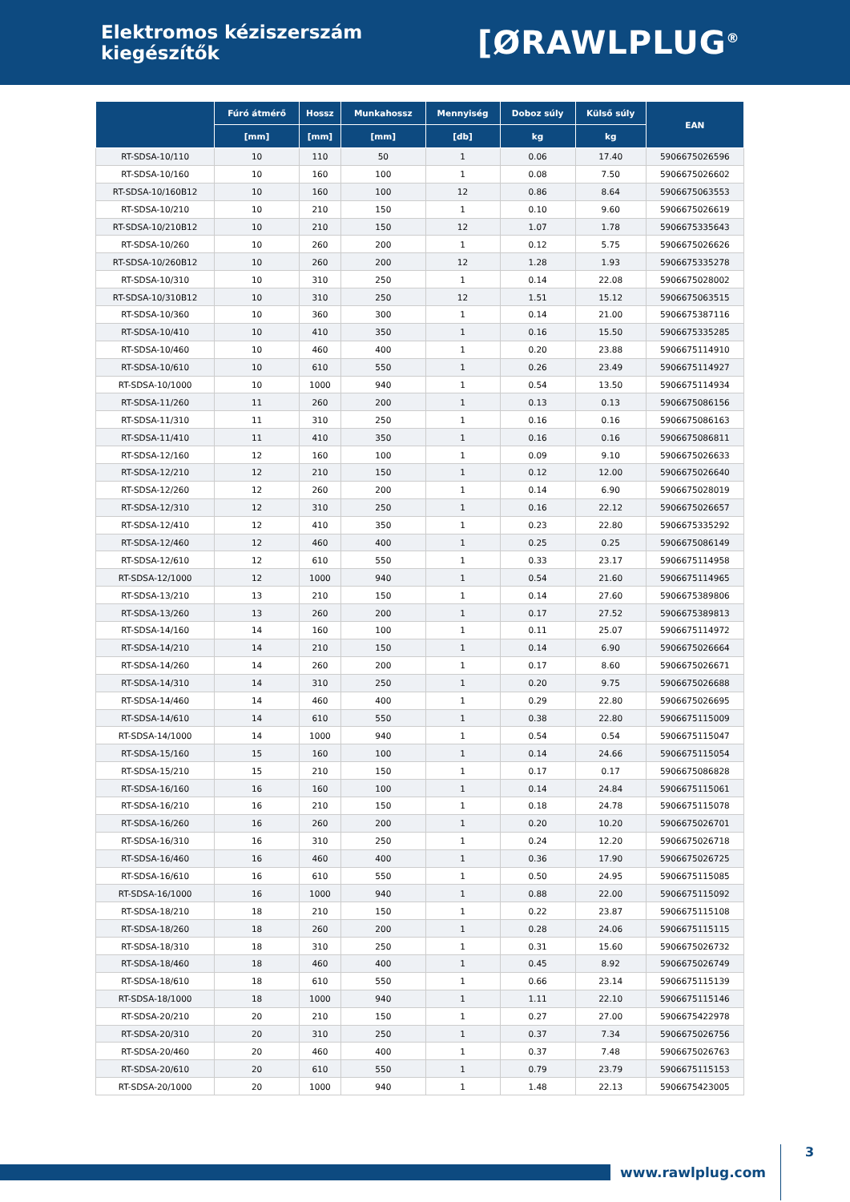Elektromos kéziszerszám kiegészítők
[ØRAWLPLUG<sup>®</sup>
| | Fúró átmérő | Hossz | Munkahossz | Mennyiség | Doboz súly | Külső súly | EAN |
| --- | --- | --- | --- | --- | --- | --- | --- |
| | [mm] | [mm] | [mm] | [db] | kg | kg | |
| RT-SDSA-10/110 | 10 | 110 | 50 | 1 | 0.06 | 17.40 | 5906675026596 |
| RT-SDSA-10/160 | 10 | 160 | 100 | 1 | 0.08 | 7.50 | 5906675026602 |
| RT-SDSA-10/160B12 | 10 | 160 | 100 | 12 | 0.86 | 8.64 | 5906675063553 |
| RT-SDSA-10/210 | 10 | 210 | 150 | 1 | 0.10 | 9.60 | 5906675026619 |
| RT-SDSA-10/210B12 | 10 | 210 | 150 | 12 | 1.07 | 1.78 | 5906675335643 |
| RT-SDSA-10/260 | 10 | 260 | 200 | 1 | 0.12 | 5.75 | 5906675026626 |
| RT-SDSA-10/260B12 | 10 | 260 | 200 | 12 | 1.28 | 1.93 | 5906675335278 |
| RT-SDSA-10/310 | 10 | 310 | 250 | 1 | 0.14 | 22.08 | 5906675028002 |
| RT-SDSA-10/310B12 | 10 | 310 | 250 | 12 | 1.51 | 15.12 | 5906675063515 |
| RT-SDSA-10/360 | 10 | 360 | 300 | 1 | 0.14 | 21.00 | 5906675387116 |
| RT-SDSA-10/410 | 10 | 410 | 350 | 1 | 0.16 | 15.50 | 5906675335285 |
| RT-SDSA-10/460 | 10 | 460 | 400 | 1 | 0.20 | 23.88 | 5906675114910 |
| RT-SDSA-10/610 | 10 | 610 | 550 | 1 | 0.26 | 23.49 | 5906675114927 |
| RT-SDSA-10/1000 | 10 | 1000 | 940 | 1 | 0.54 | 13.50 | 5906675114934 |
| RT-SDSA-11/260 | 11 | 260 | 200 | 1 | 0.13 | 0.13 | 5906675086156 |
| RT-SDSA-11/310 | 11 | 310 | 250 | 1 | 0.16 | 0.16 | 5906675086163 |
| RT-SDSA-11/410 | 11 | 410 | 350 | 1 | 0.16 | 0.16 | 5906675086811 |
| RT-SDSA-12/160 | 12 | 160 | 100 | 1 | 0.09 | 9.10 | 5906675026633 |
| RT-SDSA-12/210 | 12 | 210 | 150 | 1 | 0.12 | 12.00 | 5906675026640 |
| RT-SDSA-12/260 | 12 | 260 | 200 | 1 | 0.14 | 6.90 | 5906675028019 |
| RT-SDSA-12/310 | 12 | 310 | 250 | 1 | 0.16 | 22.12 | 5906675026657 |
| RT-SDSA-12/410 | 12 | 410 | 350 | 1 | 0.23 | 22.80 | 5906675335292 |
| RT-SDSA-12/460 | 12 | 460 | 400 | 1 | 0.25 | 0.25 | 5906675086149 |
| RT-SDSA-12/610 | 12 | 610 | 550 | 1 | 0.33 | 23.17 | 5906675114958 |
| RT-SDSA-12/1000 | 12 | 1000 | 940 | 1 | 0.54 | 21.60 | 5906675114965 |
| RT-SDSA-13/210 | 13 | 210 | 150 | 1 | 0.14 | 27.60 | 5906675389806 |
| RT-SDSA-13/260 | 13 | 260 | 200 | 1 | 0.17 | 27.52 | 5906675389813 |
| RT-SDSA-14/160 | 14 | 160 | 100 | 1 | 0.11 | 25.07 | 5906675114972 |
| RT-SDSA-14/210 | 14 | 210 | 150 | 1 | 0.14 | 6.90 | 5906675026664 |
| RT-SDSA-14/260 | 14 | 260 | 200 | 1 | 0.17 | 8.60 | 5906675026671 |
| RT-SDSA-14/310 | 14 | 310 | 250 | 1 | 0.20 | 9.75 | 5906675026688 |
| RT-SDSA-14/460 | 14 | 460 | 400 | 1 | 0.29 | 22.80 | 5906675026695 |
| RT-SDSA-14/610 | 14 | 610 | 550 | 1 | 0.38 | 22.80 | 5906675115009 |
| RT-SDSA-14/1000 | 14 | 1000 | 940 | 1 | 0.54 | 0.54 | 5906675115047 |
| RT-SDSA-15/160 | 15 | 160 | 100 | 1 | 0.14 | 24.66 | 5906675115054 |
| RT-SDSA-15/210 | 15 | 210 | 150 | 1 | 0.17 | 0.17 | 5906675086828 |
| RT-SDSA-16/160 | 16 | 160 | 100 | 1 | 0.14 | 24.84 | 5906675115061 |
| RT-SDSA-16/210 | 16 | 210 | 150 | 1 | 0.18 | 24.78 | 5906675115078 |
| RT-SDSA-16/260 | 16 | 260 | 200 | 1 | 0.20 | 10.20 | 5906675026701 |
| RT-SDSA-16/310 | 16 | 310 | 250 | 1 | 0.24 | 12.20 | 5906675026718 |
| RT-SDSA-16/460 | 16 | 460 | 400 | 1 | 0.36 | 17.90 | 5906675026725 |
| RT-SDSA-16/610 | 16 | 610 | 550 | 1 | 0.50 | 24.95 | 5906675115085 |
| RT-SDSA-16/1000 | 16 | 1000 | 940 | 1 | 0.88 | 22.00 | 5906675115092 |
| RT-SDSA-18/210 | 18 | 210 | 150 | 1 | 0.22 | 23.87 | 5906675115108 |
| RT-SDSA-18/260 | 18 | 260 | 200 | 1 | 0.28 | 24.06 | 5906675115115 |
| RT-SDSA-18/310 | 18 | 310 | 250 | 1 | 0.31 | 15.60 | 5906675026732 |
| RT-SDSA-18/460 | 18 | 460 | 400 | 1 | 0.45 | 8.92 | 5906675026749 |
| RT-SDSA-18/610 | 18 | 610 | 550 | 1 | 0.66 | 23.14 | 5906675115139 |
| RT-SDSA-18/1000 | 18 | 1000 | 940 | 1 | 1.11 | 22.10 | 5906675115146 |
| RT-SDSA-20/210 | 20 | 210 | 150 | 1 | 0.27 | 27.00 | 5906675422978 |
| RT-SDSA-20/310 | 20 | 310 | 250 | 1 | 0.37 | 7.34 | 5906675026756 |
| RT-SDSA-20/460 | 20 | 460 | 400 | 1 | 0.37 | 7.48 | 5906675026763 |
| RT-SDSA-20/610 | 20 | 610 | 550 | 1 | 0.79 | 23.79 | 5906675115153 |
| RT-SDSA-20/1000 | 20 | 1000 | 940 | 1 | 1.48 | 22.13 | 5906675423005 |
www.rawlplug.com
3